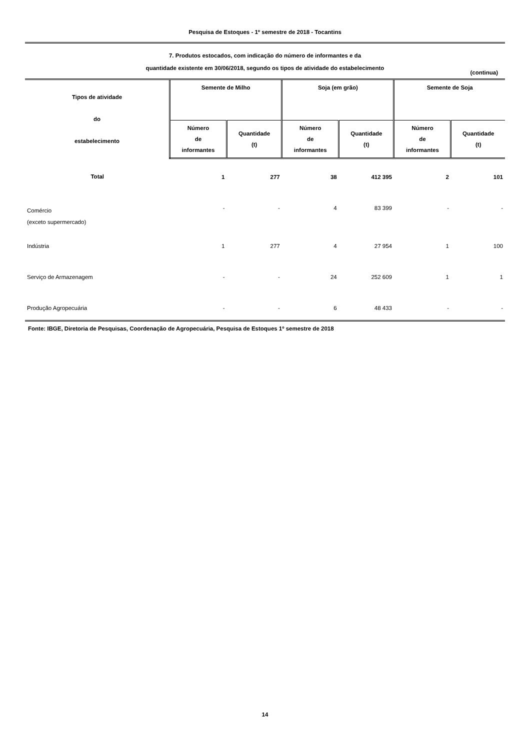Pesquisa de Estoques - 1º semestre de 2018 - Tocantins
7. Produtos estocados, com indicação do número de informantes e da
quantidade existente em 30/06/2018, segundo os tipos de atividade do estabelecimento
(continua)
| Tipos de atividade do estabelecimento | Semente de Milho | | Soja (em grão) | | Semente de Soja | |
| --- | --- | --- | --- | --- | --- | --- |
| | Número de informantes | Quantidade (t) | Número de informantes | Quantidade (t) | Número de informantes | Quantidade (t) |
| Total | 1 | 277 | 38 | 412 395 | 2 | 101 |
| Comércio (exceto supermercado) | - | - | 4 | 83 399 | - | - |
| Indústria | 1 | 277 | 4 | 27 954 | 1 | 100 |
| Serviço de Armazenagem | - | - | 24 | 252 609 | 1 | 1 |
| Produção Agropecuária | - | - | 6 | 48 433 | - | - |
Fonte: IBGE, Diretoria de Pesquisas, Coordenação de Agropecuária, Pesquisa de Estoques 1º semestre de 2018
14